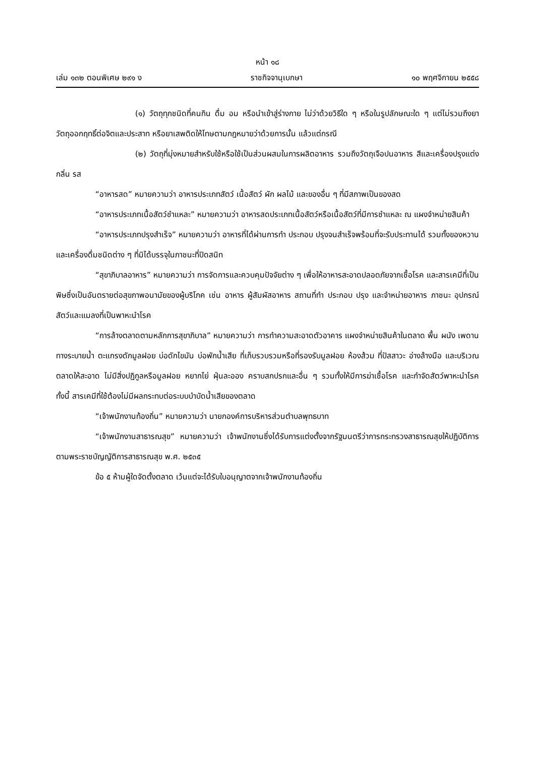หน้า ๑๘
เล่ม ๑๓๒ ตอนพิเศษ ๒๙๑ ง ราชกิจจานุเบกษา ๑๐ พฤศจิกายน ๒๕๕๘
(๑) วัตถุทุกชนิดที่คนกิน ดื่ม อม หรือนำเข้าสู่ร่างกาย ไม่ว่าด้วยวิธีใด ๆ หรือในรูปลักษณะใด ๆ แต่ไม่รวมถึงยา วัตถุออกฤทธิ์ต่อจิตและประสาท หรือยาเสพติดให้โทษตามกฎหมายว่าด้วยการนั้น แล้วแต่กรณี
(๒) วัตถุที่มุ่งหมายสำหรับใช้หรือใช้เป็นส่วนผสมในการผลิตอาหาร รวมถึงวัตถุเจือปนอาหาร สีและเครื่องปรุงแต่ง กลิ่น รส
“อาหารสด” หมายความว่า อาหารประเภทสัตว์ เนื้อสัตว์ ผัก ผลไม้ และของอื่น ๆ ที่มีสภาพเป็นของสด
“อาหารประเภทเนื้อสัตว์ชำแหละ” หมายความว่า อาหารสดประเภทเนื้อสัตว์หรือเนื้อสัตว์ที่มีการชำแหละ ณ แผงจำหน่ายสินค้า
“อาหารประเภทปรุงสำเร็จ” หมายความว่า อาหารที่ได้ผ่านการทำ ประกอบ ปรุงจนสำเร็จพร้อมที่จะรับประทานได้ รวมทั้งของหวานและเครื่องดื่มชนิดต่าง ๆ ที่มิได้บรรจุในภาชนะที่ปิดสนิท
“สุขาภิบาลอาหาร” หมายความว่า การจัดการและควบคุมปัจจัยต่าง ๆ เพื่อให้อาหารสะอาดปลอดภัยจากเชื้อโรค และสารเคมีที่เป็นพิษซึ่งเป็นอันตรายต่อสุขภาพอนามัยของผู้บริโภค เช่น อาหาร ผู้สัมผัสอาหาร สถานที่ทำ ประกอบ ปรุง และจำหน่ายอาหาร ภาชนะ อุปกรณ์ สัตว์และแมลงที่เป็นพาหะนำโรค
“การล้างตลาดตามหลักการสุขาภิบาล” หมายความว่า การทำความสะอาดตัวอาคาร แผงจำหน่ายสินค้าในตลาด พื้น ผนัง เพดาน ทางระบายน้ำ ตะแกรงดักมูลฝอย บ่อดักไขมัน บ่อพักน้ำเสีย ที่เก็บรวบรวมหรือที่รองรับมูลฝอย ห้องส้วม ที่ปัสสาวะ อ่างล้างมือ และบริเวณตลาดให้สะอาด ไม่มีสิ่งปฏิกูลหรือมูลฝอย หยากไย่ ฝุ่นละออง คราบสกปรกและอื่น ๆ รวมทั้งให้มีการฆ่าเชื้อโรค และกำจัดสัตว์พาหะนำโรค ทั้งนี้ สารเคมีที่ใช้ต้องไม่มีผลกระทบต่อระบบบำบัดน้ำเสียของตลาด
“เจ้าพนักงานท้องถิ่น” หมายความว่า นายกองค์การบริหารส่วนตำบลพุทธบาท
“เจ้าพนักงานสาธารณสุข” หมายความว่า เจ้าพนักงานซึ่งได้รับการแต่งตั้งจากรัฐมนตรีว่าการกระทรวงสาธารณสุขให้ปฏิบัติการตามพระราชบัญญัติการสาธารณสุข พ.ศ. ๒๕๓๕
ข้อ ๕ ห้ามผู้ใดจัดตั้งตลาด เว้นแต่จะได้รับใบอนุญาตจากเจ้าพนักงานท้องถิ่น